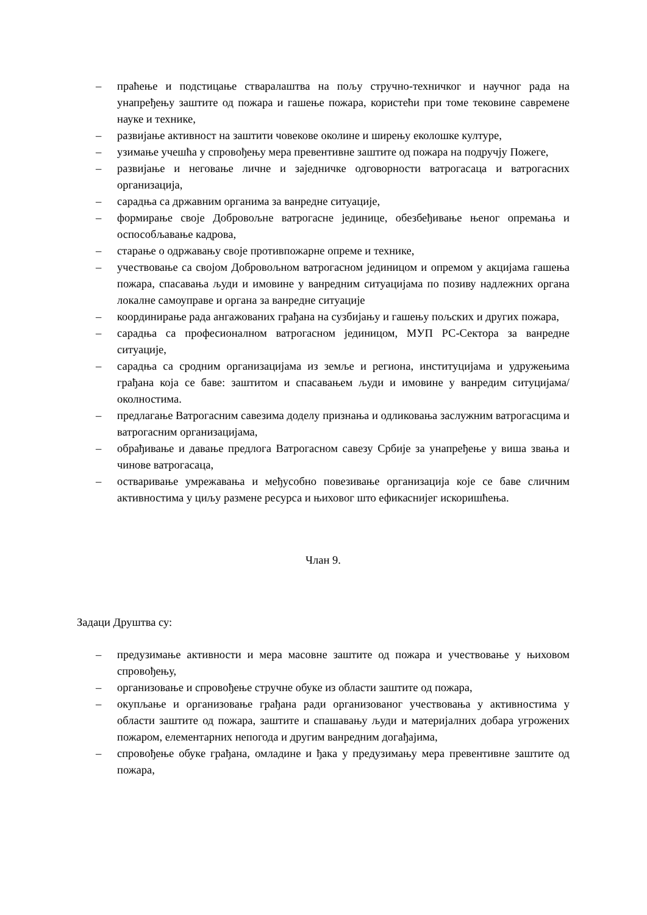– праћење и подстицање стваралаштва на пољу стручно-техничког и научног рада на унапређењу заштите од пожара и гашење пожара, користећи при томе тековине савремене науке и технике,
– развијање активност на заштити човекове околине и ширењу еколошке културе,
– узимање учешћа у спровођењу мера превентивне заштите од пожара на подручју Пожеге,
– развијање и неговање личне и заједничке одговорности ватрогасаца и ватрогасних организација,
– сарадња са државним органима за ванредне ситуације,
– формирање своје Добровољне ватрогасне јединице, обезбеђивање њеног опремања и оспособљавање кадрова,
– старање о одржавању своје противпожарне опреме и технике,
– учествовање са својом Добровољном ватрогасном јединицом и опремом у акцијама гашења пожара, спасавања људи и имовине у ванредним ситуацијама по позиву надлежних органа локалне самоуправе и органа за ванредне ситуације
– координирање рада ангажованих грађана на сузбијању и гашењу пољских и других пожара,
– сарадња са професионалном ватрогасном јединицом, МУП РС-Сектора за ванредне ситуације,
– сарадња са сродним организацијама из земље и региона, институцијама и удружењима грађана која се баве: заштитом и спасавањем људи и имовине у ванредим ситуцијама/околностима.
– предлагање Ватрогасним савезима доделу признања и одликовања заслужним ватрогасцима и ватрогасним организацијама,
– обрађивање и давање предлога Ватрогасном савезу Србије за унапређење у виша звања и чинове ватрогасаца,
– остваривање умрежавања и међусобно повезивање организација које се баве сличним активностима у циљу размене ресурса и њиховог што ефикаснијег искоришћења.
Члан 9.
Задаци Друштва су:
– предузимање активности и мера масовне заштите од пожара и учествовање у њиховом спровођењу,
– организовање и спровођење стручне обуке из области заштите од пожара,
– окупљање и организовање грађана ради организованог учествовања у активностима у области заштите од пожара, заштите и спашавању људи и материјалних добара угрожених пожаром, елементарних непогода и другим ванредним догађајима,
– спровођење обуке грађана, омладине и ђака у предузимању мера превентивне заштите од пожара,